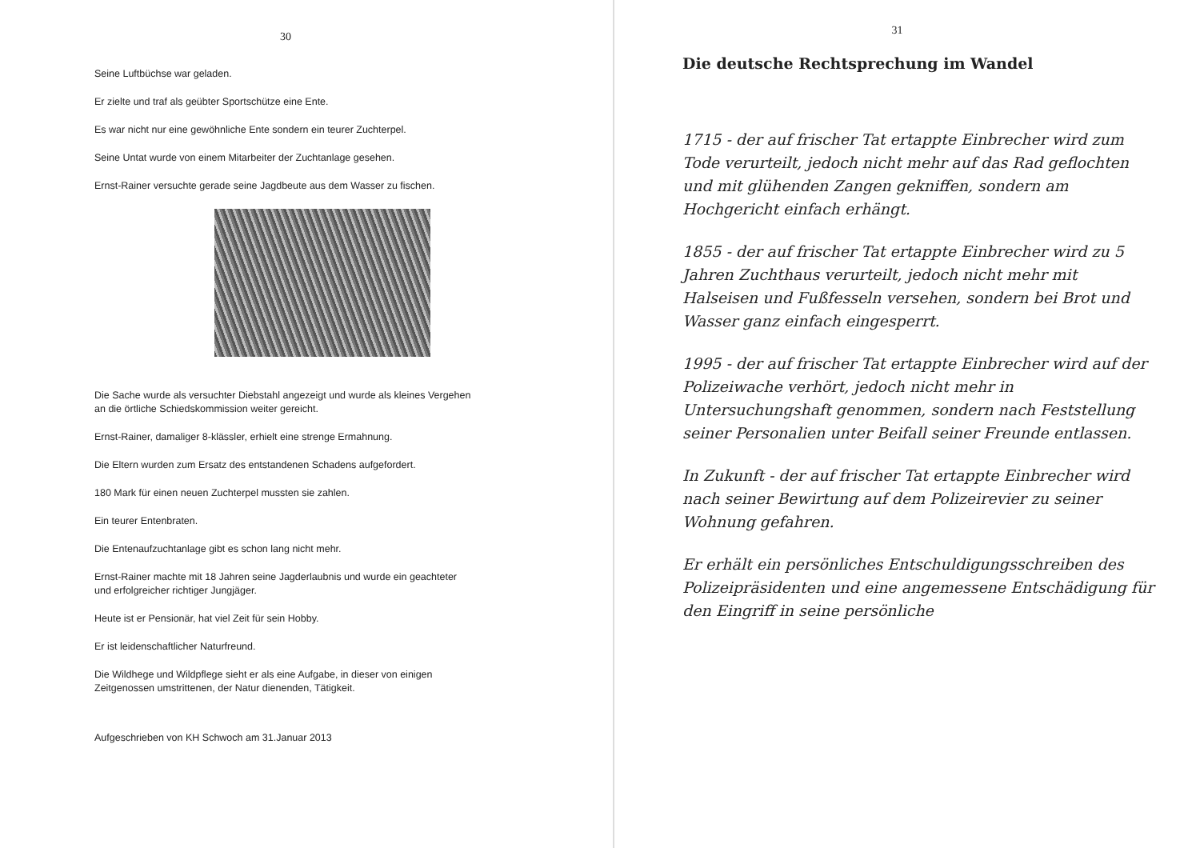30
Seine Luftbüchse war geladen.
Er zielte und traf als geübter Sportschütze eine Ente.
Es war nicht nur eine gewöhnliche Ente sondern ein teurer Zuchterpel.
Seine Untat wurde von einem Mitarbeiter der Zuchtanlage gesehen.
Ernst-Rainer versuchte gerade seine Jagdbeute aus dem Wasser zu fischen.
Die Sache wurde als versuchter Diebstahl angezeigt und wurde als kleines Vergehen
an die örtliche Schiedskommission weiter gereicht.
Ernst-Rainer, damaliger 8-klässler, erhielt eine strenge Ermahnung.
Die Eltern wurden zum Ersatz des entstandenen Schadens aufgefordert.
180 Mark für einen neuen Zuchterpel mussten sie zahlen.
Ein teurer Entenbraten.
Die Entenaufzuchtanlage gibt es schon lang nicht mehr.
Ernst-Rainer machte mit 18 Jahren seine Jagderlaubnis und wurde ein geachteter
und erfolgreicher richtiger Jungjäger.
Heute ist er Pensionär, hat viel Zeit für sein Hobby.
Er ist leidenschaftlicher Naturfreund.
Die Wildhege und Wildpflege sieht er als eine Aufgabe, in dieser von einigen
Zeitgenossen umstrittenen, der Natur dienenden, Tätigkeit.
Aufgeschrieben von KH Schwoch am 31.Januar 2013
31
Die deutsche Rechtsprechung im Wandel
1715 - der auf frischer Tat ertappte Einbrecher wird zum Tode verurteilt, jedoch nicht mehr auf das Rad geflochten und mit glühenden Zangen gekniffen, sondern am Hochgericht einfach erhängt.
1855 - der auf frischer Tat ertappte Einbrecher wird zu 5 Jahren Zuchthaus verurteilt, jedoch nicht mehr mit Halseisen und Fußfesseln versehen, sondern bei Brot und Wasser ganz einfach eingesperrt.
1995 - der auf frischer Tat ertappte Einbrecher wird auf der Polizeiwache verhört, jedoch nicht mehr in Untersuchungshaft genommen, sondern nach Feststellung seiner Personalien unter Beifall seiner Freunde entlassen.
In Zukunft - der auf frischer Tat ertappte Einbrecher wird nach seiner Bewirtung auf dem Polizeirevier zu seiner Wohnung gefahren.
Er erhält ein persönliches Entschuldigungsschreiben des Polizeipräsidenten und eine angemessene Entschädigung für den Eingriff in seine persönliche